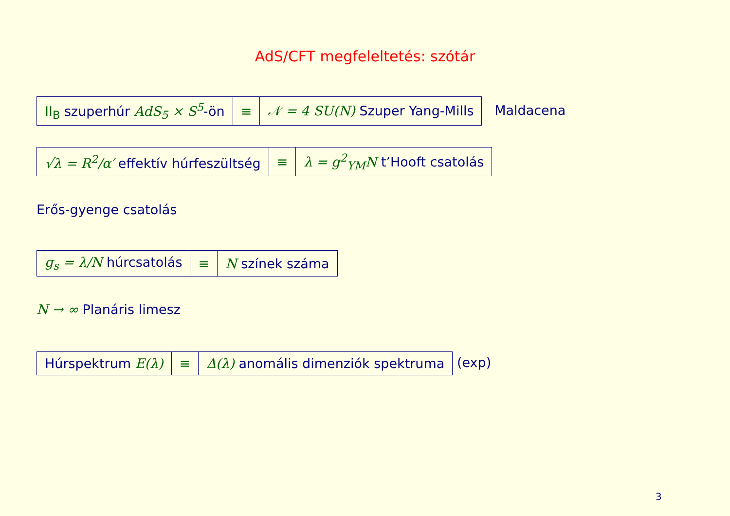AdS/CFT megfeleltetés: szótár
| II<sub>B</sub> szuperhúr AdS<sub>5</sub> × S<sup>5</sup> -ön | ≡ | 𝒩 = 4 SU(N) Szuper Yang-Mills |
Maldacena
| √λ = R<sup>2</sup>/α′ effektív húrfeszültség | ≡ | λ = g<sup>2</sup><sub>YM</sub>N t’Hooft csatolás |
Erős-gyenge csatolás
| g<sub>s</sub> = λ/N húrcsatolás | ≡ | N színek száma |
N → ∞ Planáris limesz
| Húrspektrum E(λ) | ≡ | Δ(λ) anomális dimenziók spektruma |
(exp)
3